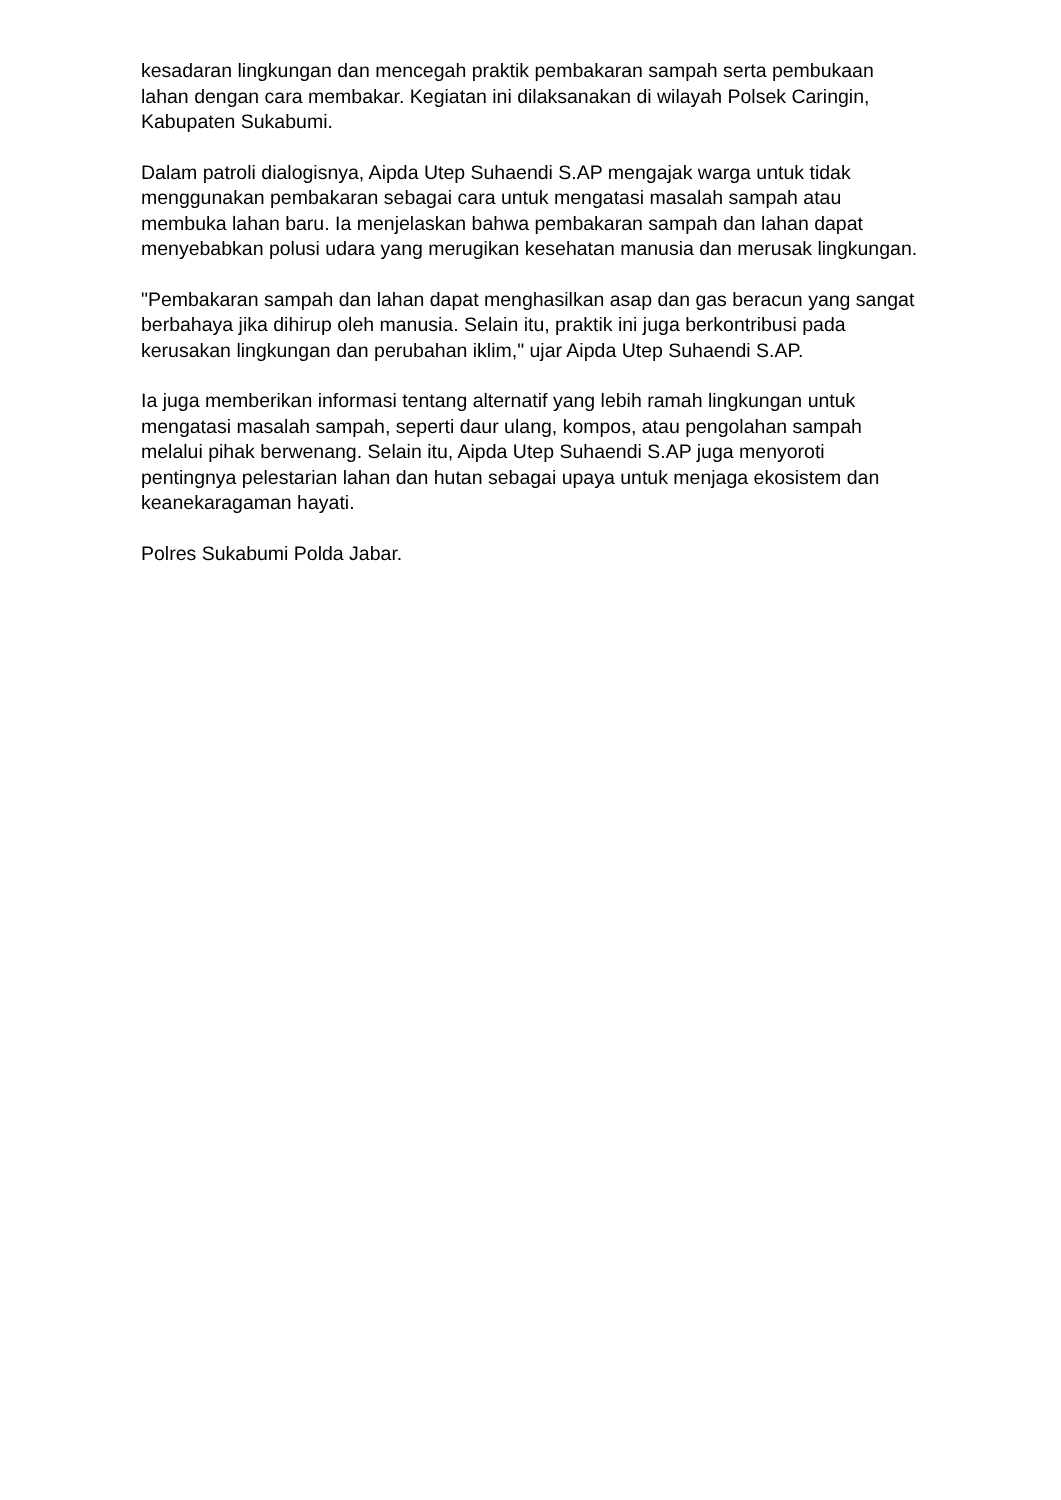kesadaran lingkungan dan mencegah praktik pembakaran sampah serta pembukaan lahan dengan cara membakar. Kegiatan ini dilaksanakan di wilayah Polsek Caringin, Kabupaten Sukabumi.
Dalam patroli dialogisnya, Aipda Utep Suhaendi S.AP mengajak warga untuk tidak menggunakan pembakaran sebagai cara untuk mengatasi masalah sampah atau membuka lahan baru. Ia menjelaskan bahwa pembakaran sampah dan lahan dapat menyebabkan polusi udara yang merugikan kesehatan manusia dan merusak lingkungan.
"Pembakaran sampah dan lahan dapat menghasilkan asap dan gas beracun yang sangat berbahaya jika dihirup oleh manusia. Selain itu, praktik ini juga berkontribusi pada kerusakan lingkungan dan perubahan iklim," ujar Aipda Utep Suhaendi S.AP.
Ia juga memberikan informasi tentang alternatif yang lebih ramah lingkungan untuk mengatasi masalah sampah, seperti daur ulang, kompos, atau pengolahan sampah melalui pihak berwenang. Selain itu, Aipda Utep Suhaendi S.AP juga menyoroti pentingnya pelestarian lahan dan hutan sebagai upaya untuk menjaga ekosistem dan keanekaragaman hayati.
Polres Sukabumi Polda Jabar.